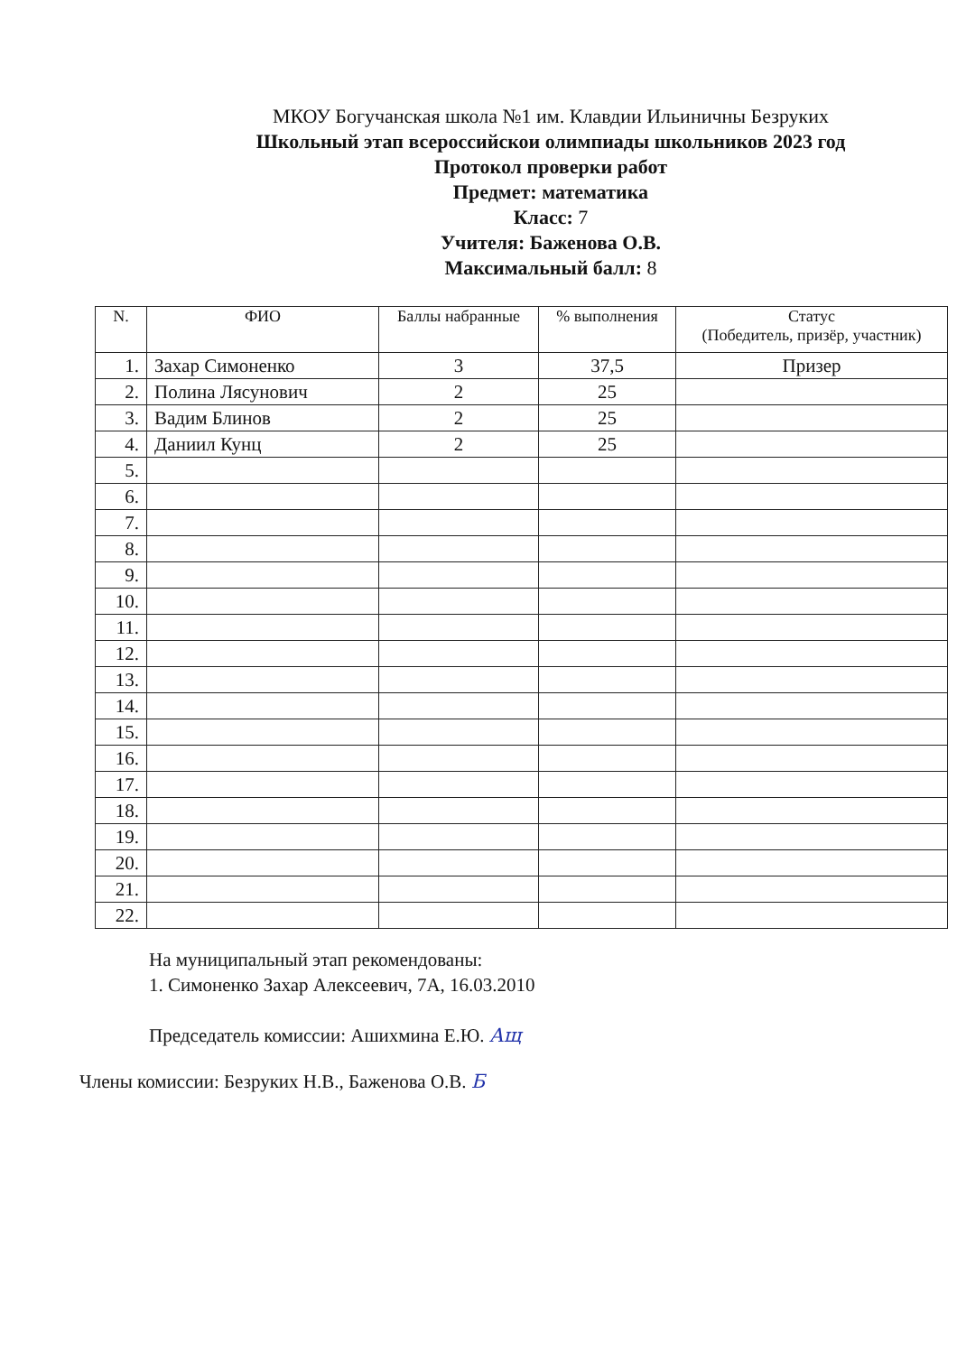МКОУ Богучанская школа №1 им. Клавдии Ильиничны Безруких
Школьный этап всероссийскои олимпиады школьников 2023 год
Протокол проверки работ
Предмет: математика
Класс: 7
Учителя: Баженова О.В.
Максимальный балл: 8
| N. | ФИО | Баллы набранные | % выполнения | Статус (Победитель, призёр, участник) |
| --- | --- | --- | --- | --- |
| 1. | Захар Симоненко | 3 | 37,5 | Призер |
| 2. | Полина Лясунович | 2 | 25 | |
| 3. | Вадим Блинов | 2 | 25 | |
| 4. | Даниил Кунц | 2 | 25 | |
| 5. | | | | |
| 6. | | | | |
| 7. | | | | |
| 8. | | | | |
| 9. | | | | |
| 10. | | | | |
| 11. | | | | |
| 12. | | | | |
| 13. | | | | |
| 14. | | | | |
| 15. | | | | |
| 16. | | | | |
| 17. | | | | |
| 18. | | | | |
| 19. | | | | |
| 20. | | | | |
| 21. | | | | |
| 22. | | | | |
На муниципальный этап рекомендованы:
1. Симоненко Захар Алексеевич, 7А, 16.03.2010
Председатель комиссии: Ашихмина Е.Ю. Ащ
Члены комиссии: Безруких Н.В., Баженова О.В. Б